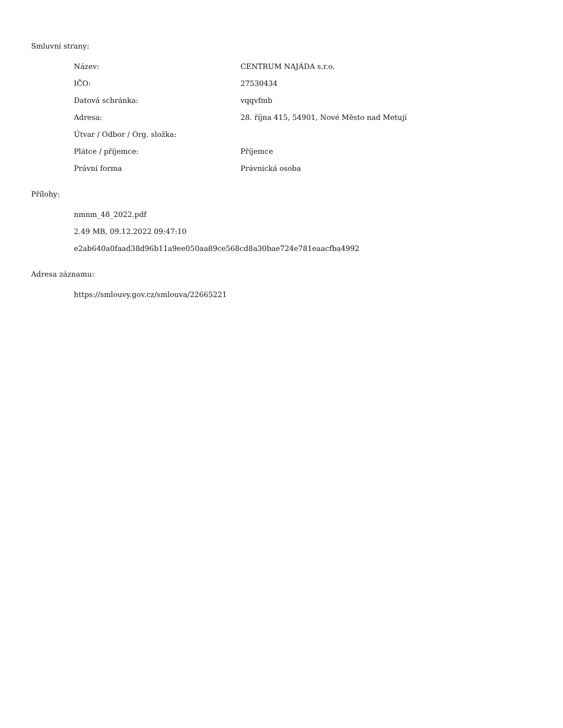Smluvní strany:
| Název: | CENTRUM NAJÁDA s.r.o. |
| IČO: | 27530434 |
| Datová schránka: | vqqvfmb |
| Adresa: | 28. října 415, 54901, Nové Město nad Metují |
| Útvar / Odbor / Org. složka: | |
| Plátce / příjemce: | Příjemce |
| Právní forma | Právnická osoba |
Přílohy:
nmnm_48_2022.pdf
2.49 MB, 09.12.2022 09:47:10
e2ab640a0faad38d96b11a9ee050aa89ce568cd8a30bae724e781eaacfba4992
Adresa záznamu:
https://smlouvy.gov.cz/smlouva/22665221